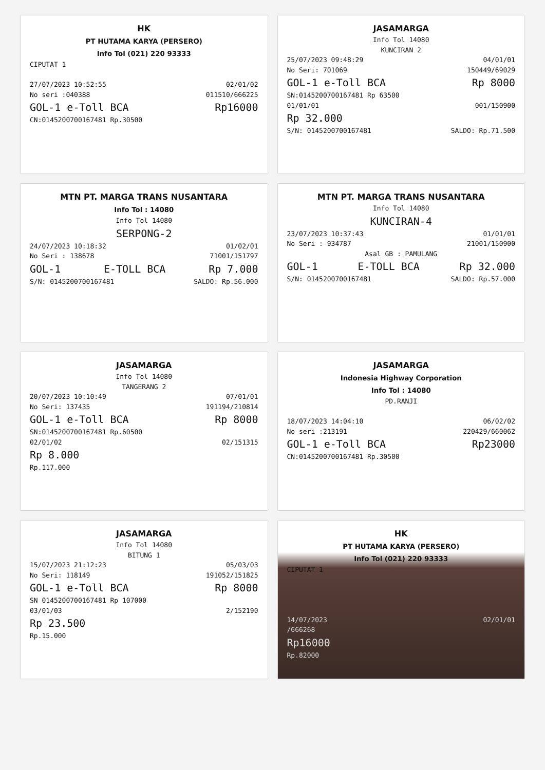HK
PT HUTAMA KARYA (PERSERO)
Info Tol (021) 220 93333
CIPUTAT 1
27/07/2023 10:52:55 02/01/02
No seri :040388 011510/666225
GOL-1 e-Toll BCA Rp16000
CN:0145200700167481 Rp.30500
JASAMARGA
Info Tol 14080
KUNCIRAN 2
25/07/2023 09:48:29 04/01/01
No Seri: 701069 150449/69029
GOL-1 e-Toll BCA Rp 8000
SN:0145200700167481 Rp 63500
01/01/01 001/150900
Rp 32.000
S/N: 0145200700167481 SALDO: Rp.71.500
MTN PT. MARGA TRANS NUSANTARA
Info Tol : 14080
Info Tol 14080
SERPONG-2
24/07/2023 10:18:32 01/02/01
No Seri : 138678 71001/151797
GOL-1 E-TOLL BCA Rp 7.000
S/N: 0145200700167481 SALDO: Rp.56.000
MTN PT. MARGA TRANS NUSANTARA
Info Tol 14080
KUNCIRAN-4
23/07/2023 10:37:43 01/01/01
No Seri : 934787 21001/150900
Asal GB : PAMULANG
GOL-1 E-TOLL BCA Rp 32.000
S/N: 0145200700167481 SALDO: Rp.57.000
JASAMARGA
Info Tol 14080
TANGERANG 2
20/07/2023 10:10:49 07/01/01
No Seri: 137435 191194/210814
GOL-1 e-Toll BCA Rp 8000
SN:0145200700167481 Rp.60500
02/01/02 02/151315
Rp 8.000
Rp.117.000
JASAMARGA
Indonesia Highway Corporation
Info Tol : 14080
PD.RANJI
18/07/2023 14:04:10 06/02/02
No seri :213191 220429/660062
GOL-1 e-Toll BCA Rp23000
CN:0145200700167481 Rp.30500
JASAMARGA
Info Tol 14080
BITUNG 1
15/07/2023 21:12:23 05/03/03
No Seri: 118149 191052/151825
GOL-1 e-Toll BCA Rp 8000
SN 0145200700167481 Rp 107000
03/01/03 2/152190
Rp 23.500
Rp.15.000
HK
PT HUTAMA KARYA (PERSERO)
Info Tol (021) 220 93333
CIPUTAT 1
14/07/2023 02/01/01
/666268
Rp16000
Rp.82000